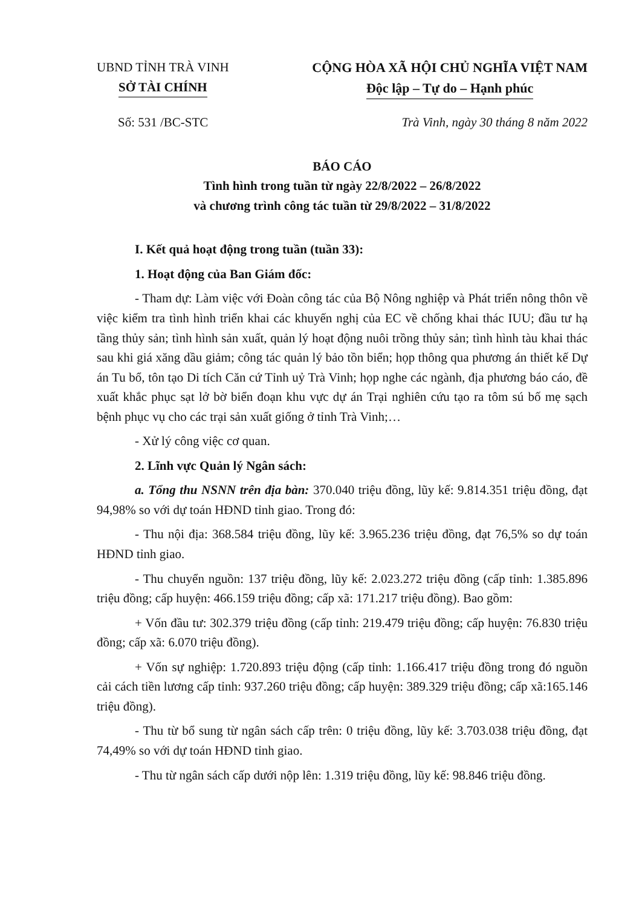UBND TỈNH TRÀ VINH
SỞ TÀI CHÍNH
CỘNG HÒA XÃ HỘI CHỦ NGHĨA VIỆT NAM
Độc lập – Tự do – Hạnh phúc
Số: 531 /BC-STC Trà Vinh, ngày 30 tháng 8 năm 2022
BÁO CÁO
Tình hình trong tuần từ ngày 22/8/2022 – 26/8/2022
và chương trình công tác tuần từ 29/8/2022 – 31/8/2022
I. Kết quả hoạt động trong tuần (tuần 33):
1. Hoạt động của Ban Giám đốc:
- Tham dự: Làm việc với Đoàn công tác của Bộ Nông nghiệp và Phát triển nông thôn về việc kiểm tra tình hình triển khai các khuyến nghị của EC về chống khai thác IUU; đầu tư hạ tầng thủy sản; tình hình sản xuất, quản lý hoạt động nuôi trồng thủy sản; tình hình tàu khai thác sau khi giá xăng dầu giảm; công tác quản lý bảo tồn biển; họp thông qua phương án thiết kế Dự án Tu bổ, tôn tạo Di tích Căn cứ Tỉnh uỷ Trà Vinh; họp nghe các ngành, địa phương báo cáo, đề xuất khắc phục sạt lở bờ biển đoạn khu vực dự án Trại nghiên cứu tạo ra tôm sú bố mẹ sạch bệnh phục vụ cho các trại sản xuất giống ở tỉnh Trà Vinh;…
- Xử lý công việc cơ quan.
2. Lĩnh vực Quản lý Ngân sách:
a. Tổng thu NSNN trên địa bàn: 370.040 triệu đồng, lũy kế: 9.814.351 triệu đồng, đạt 94,98% so với dự toán HĐND tỉnh giao. Trong đó:
- Thu nội địa: 368.584 triệu đồng, lũy kế: 3.965.236 triệu đồng, đạt 76,5% so dự toán HĐND tỉnh giao.
- Thu chuyển nguồn: 137 triệu đồng, lũy kế: 2.023.272 triệu đồng (cấp tỉnh: 1.385.896 triệu đồng; cấp huyện: 466.159 triệu đồng; cấp xã: 171.217 triệu đồng). Bao gồm:
+ Vốn đầu tư: 302.379 triệu đồng (cấp tỉnh: 219.479 triệu đồng; cấp huyện: 76.830 triệu đồng; cấp xã: 6.070 triệu đồng).
+ Vốn sự nghiệp: 1.720.893 triệu động (cấp tỉnh: 1.166.417 triệu đồng trong đó nguồn cải cách tiền lương cấp tỉnh: 937.260 triệu đồng; cấp huyện: 389.329 triệu đồng; cấp xã:165.146 triệu đồng).
- Thu từ bổ sung từ ngân sách cấp trên: 0 triệu đồng, lũy kế: 3.703.038 triệu đồng, đạt 74,49% so với dự toán HĐND tỉnh giao.
- Thu từ ngân sách cấp dưới nộp lên: 1.319 triệu đồng, lũy kế: 98.846 triệu đồng.